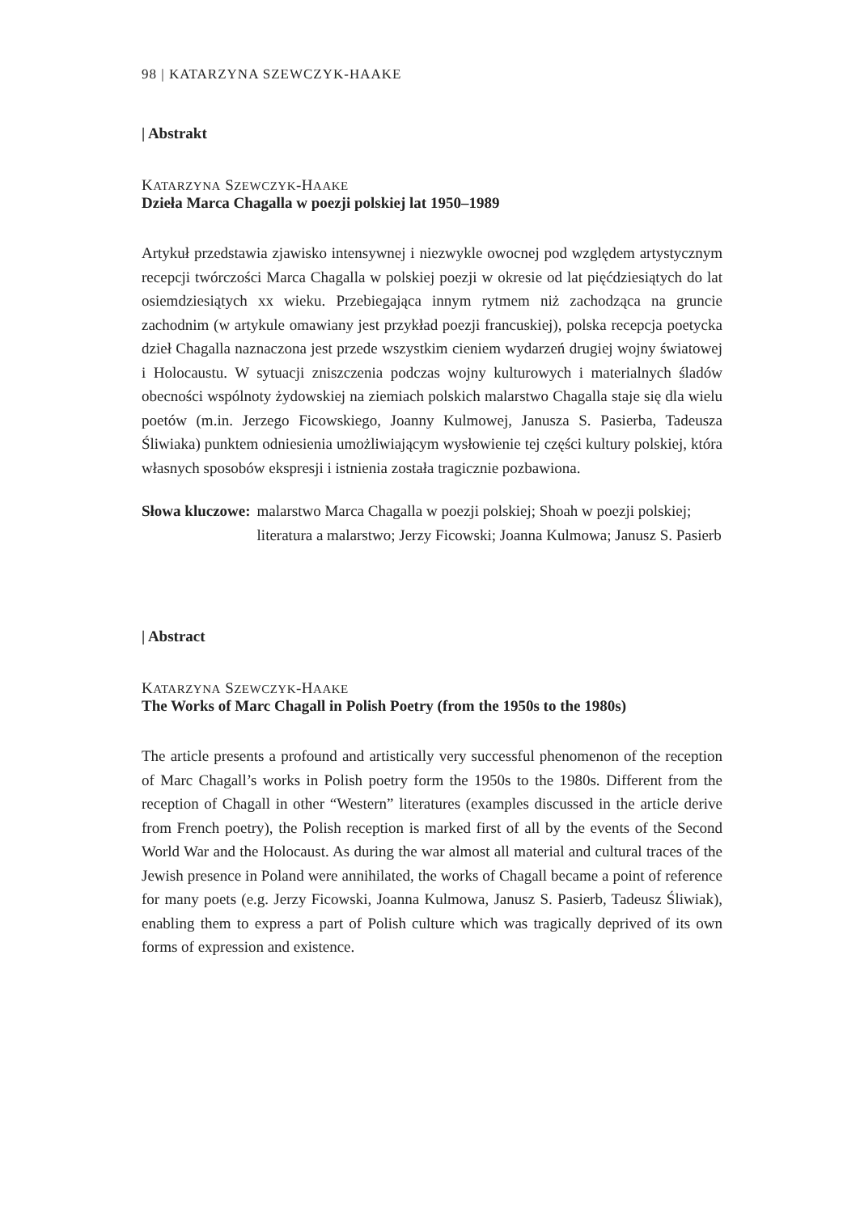98 | KATARZYNA SZEWCZYK-HAAKE
| Abstrakt
KATARZYNA SZEWCZYK-HAAKE
Dzieła Marca Chagalla w poezji polskiej lat 1950–1989
Artykuł przedstawia zjawisko intensywnej i niezwykle owocnej pod względem artystycznym recepcji twórczości Marca Chagalla w polskiej poezji w okresie od lat pięćdziesiątych do lat osiemdziesiątych xx wieku. Przebiegająca innym rytmem niż zachodząca na gruncie zachodnim (w artykule omawiany jest przykład poezji francuskiej), polska recepcja poetycka dzieł Chagalla naznaczona jest przede wszystkim cieniem wydarzeń drugiej wojny światowej i Holocaustu. W sytuacji zniszczenia podczas wojny kulturowych i materialnych śladów obecności wspólnoty żydowskiej na ziemiach polskich malarstwo Chagalla staje się dla wielu poetów (m.in. Jerzego Ficowskiego, Joanny Kulmowej, Janusza S. Pasierba, Tadeusza Śliwiaka) punktem odniesienia umożliwiającym wysłowienie tej części kultury polskiej, która własnych sposobów ekspresji i istnienia została tragicznie pozbawiona.
Słowa kluczowe: malarstwo Marca Chagalla w poezji polskiej; Shoah w poezji polskiej; literatura a malarstwo; Jerzy Ficowski; Joanna Kulmowa; Janusz S. Pasierb
| Abstract
KATARZYNA SZEWCZYK-HAAKE
The Works of Marc Chagall in Polish Poetry (from the 1950s to the 1980s)
The article presents a profound and artistically very successful phenomenon of the reception of Marc Chagall’s works in Polish poetry form the 1950s to the 1980s. Different from the reception of Chagall in other “Western” literatures (examples discussed in the article derive from French poetry), the Polish reception is marked first of all by the events of the Second World War and the Holocaust. As during the war almost all material and cultural traces of the Jewish presence in Poland were annihilated, the works of Chagall became a point of reference for many poets (e.g. Jerzy Ficowski, Joanna Kulmowa, Janusz S. Pasierb, Tadeusz Śliwiak), enabling them to express a part of Polish culture which was tragically deprived of its own forms of expression and existence.